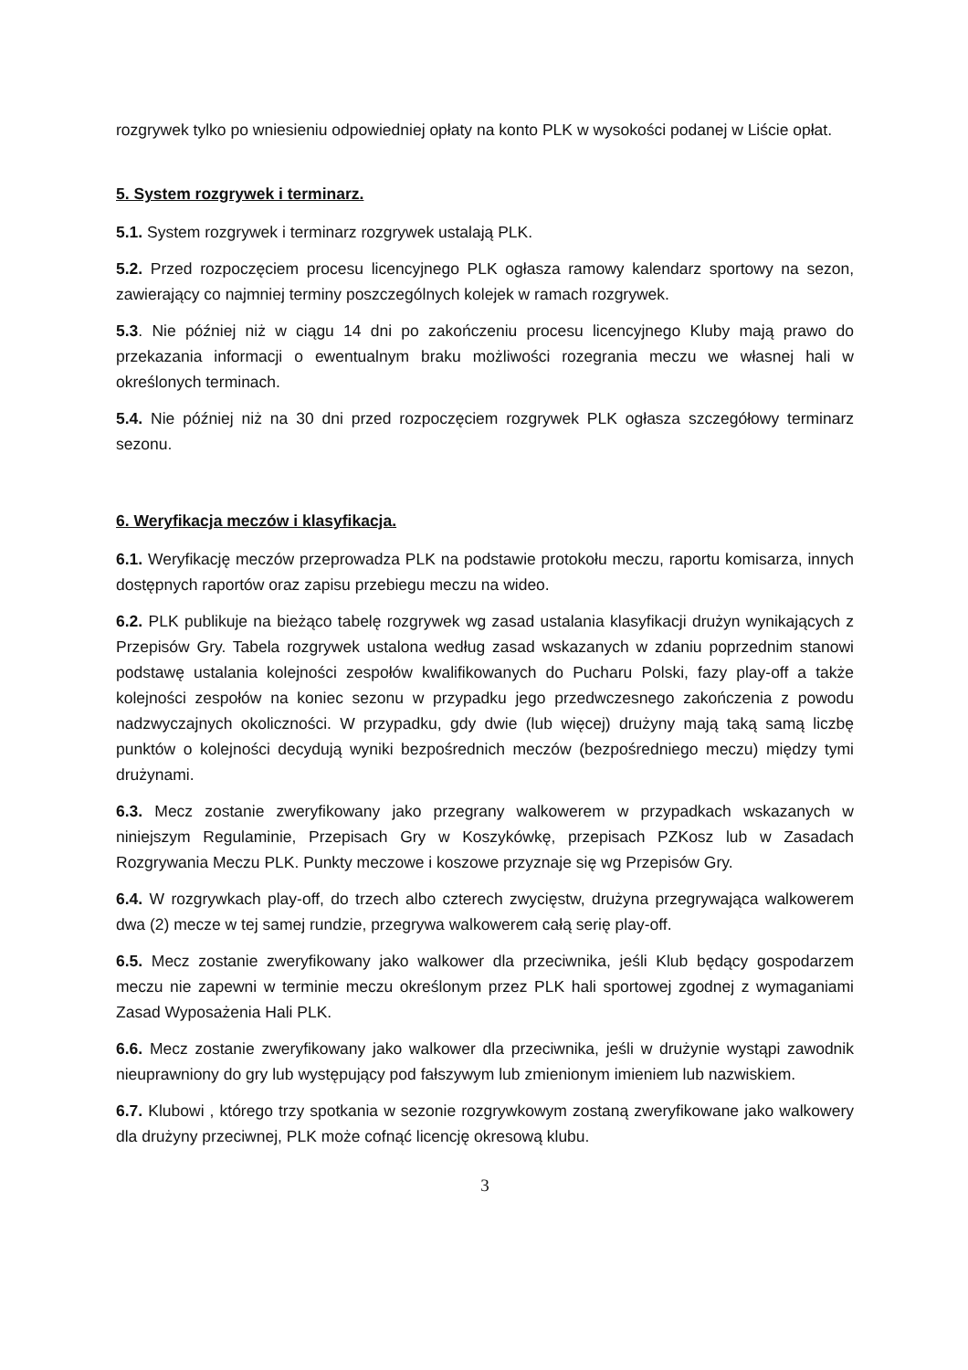rozgrywek tylko po wniesieniu odpowiedniej opłaty na konto PLK w wysokości podanej w Liście opłat.
5. System rozgrywek i terminarz.
5.1. System rozgrywek i terminarz rozgrywek ustalają PLK.
5.2. Przed rozpoczęciem procesu licencyjnego PLK ogłasza ramowy kalendarz sportowy na sezon, zawierający co najmniej terminy poszczególnych kolejek w ramach rozgrywek.
5.3. Nie później niż w ciągu 14 dni po zakończeniu procesu licencyjnego Kluby mają prawo do przekazania informacji o ewentualnym braku możliwości rozegrania meczu we własnej hali w określonych terminach.
5.4. Nie później niż na 30 dni przed rozpoczęciem rozgrywek PLK ogłasza szczegółowy terminarz sezonu.
6. Weryfikacja meczów i klasyfikacja.
6.1. Weryfikację meczów przeprowadza PLK na podstawie protokołu meczu, raportu komisarza, innych dostępnych raportów oraz zapisu przebiegu meczu na wideo.
6.2. PLK publikuje na bieżąco tabelę rozgrywek wg zasad ustalania klasyfikacji drużyn wynikających z Przepisów Gry. Tabela rozgrywek ustalona według zasad wskazanych w zdaniu poprzednim stanowi podstawę ustalania kolejności zespołów kwalifikowanych do Pucharu Polski, fazy play-off a także kolejności zespołów na koniec sezonu w przypadku jego przedwczesnego zakończenia z powodu nadzwyczajnych okoliczności. W przypadku, gdy dwie (lub więcej) drużyny mają taką samą liczbę punktów o kolejności decydują wyniki bezpośrednich meczów (bezpośredniego meczu) między tymi drużynami.
6.3. Mecz zostanie zweryfikowany jako przegrany walkowerem w przypadkach wskazanych w niniejszym Regulaminie, Przepisach Gry w Koszykówkę, przepisach PZKosz lub w Zasadach Rozgrywania Meczu PLK. Punkty meczowe i koszowe przyznaje się wg Przepisów Gry.
6.4. W rozgrywkach play-off, do trzech albo czterech zwycięstw, drużyna przegrywająca walkowerem dwa (2) mecze w tej samej rundzie, przegrywa walkowerem całą serię play-off.
6.5. Mecz zostanie zweryfikowany jako walkower dla przeciwnika, jeśli Klub będący gospodarzem meczu nie zapewni w terminie meczu określonym przez PLK hali sportowej zgodnej z wymaganiami Zasad Wyposażenia Hali PLK.
6.6. Mecz zostanie zweryfikowany jako walkower dla przeciwnika, jeśli w drużynie wystąpi zawodnik nieuprawniony do gry lub występujący pod fałszywym lub zmienionym imieniem lub nazwiskiem.
6.7. Klubowi , którego trzy spotkania w sezonie rozgrywkowym zostaną zweryfikowane jako walkowery dla drużyny przeciwnej, PLK może cofnąć licencję okresową klubu.
3